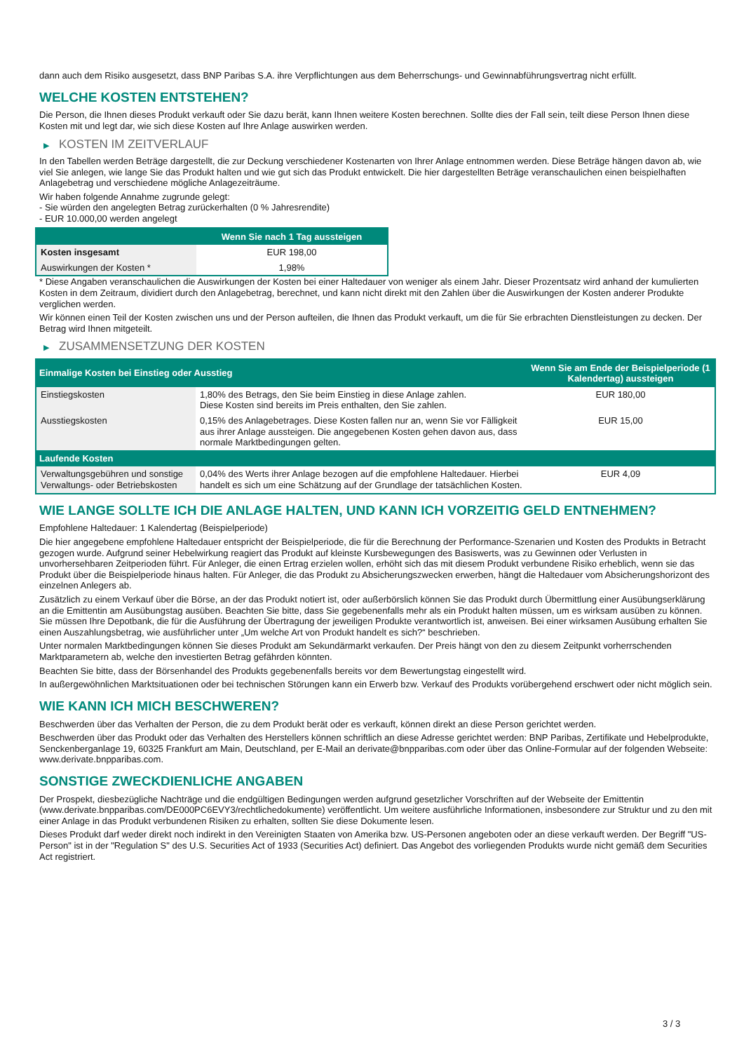dann auch dem Risiko ausgesetzt, dass BNP Paribas S.A. ihre Verpflichtungen aus dem Beherrschungs- und Gewinnabführungsvertrag nicht erfüllt.
WELCHE KOSTEN ENTSTEHEN?
Die Person, die Ihnen dieses Produkt verkauft oder Sie dazu berät, kann Ihnen weitere Kosten berechnen. Sollte dies der Fall sein, teilt diese Person Ihnen diese Kosten mit und legt dar, wie sich diese Kosten auf Ihre Anlage auswirken werden.
▶ KOSTEN IM ZEITVERLAUF
In den Tabellen werden Beträge dargestellt, die zur Deckung verschiedener Kostenarten von Ihrer Anlage entnommen werden. Diese Beträge hängen davon ab, wie viel Sie anlegen, wie lange Sie das Produkt halten und wie gut sich das Produkt entwickelt. Die hier dargestellten Beträge veranschaulichen einen beispielhaften Anlagebetrag und verschiedene mögliche Anlagezeiträume.
Wir haben folgende Annahme zugrunde gelegt:
- Sie würden den angelegten Betrag zurückerhalten (0 % Jahresrendite)
- EUR 10.000,00 werden angelegt
| | Wenn Sie nach 1 Tag aussteigen |
| --- | --- |
| Kosten insgesamt | EUR 198,00 |
| Auswirkungen der Kosten * | 1,98% |
* Diese Angaben veranschaulichen die Auswirkungen der Kosten bei einer Haltedauer von weniger als einem Jahr. Dieser Prozentsatz wird anhand der kumulierten Kosten in dem Zeitraum, dividiert durch den Anlagebetrag, berechnet, und kann nicht direkt mit den Zahlen über die Auswirkungen der Kosten anderer Produkte verglichen werden.
Wir können einen Teil der Kosten zwischen uns und der Person aufteilen, die Ihnen das Produkt verkauft, um die für Sie erbrachten Dienstleistungen zu decken. Der Betrag wird Ihnen mitgeteilt.
▶ ZUSAMMENSETZUNG DER KOSTEN
| Einmalige Kosten bei Einstieg oder Ausstieg | | Wenn Sie am Ende der Beispielperiode (1 Kalendertag) aussteigen |
| --- | --- | --- |
| Einstiegskosten | 1,80% des Betrags, den Sie beim Einstieg in diese Anlage zahlen. Diese Kosten sind bereits im Preis enthalten, den Sie zahlen. | EUR 180,00 |
| Ausstiegskosten | 0,15% des Anlagebetrages. Diese Kosten fallen nur an, wenn Sie vor Fälligkeit aus ihrer Anlage aussteigen. Die angegebenen Kosten gehen davon aus, dass normale Marktbedingungen gelten. | EUR 15,00 |
| Laufende Kosten | | |
| Verwaltungsgebühren und sonstige Verwaltungs- oder Betriebskosten | 0,04% des Werts ihrer Anlage bezogen auf die empfohlene Haltedauer. Hierbei handelt es sich um eine Schätzung auf der Grundlage der tatsächlichen Kosten. | EUR 4,09 |
WIE LANGE SOLLTE ICH DIE ANLAGE HALTEN, UND KANN ICH VORZEITIG GELD ENTNEHMEN?
Empfohlene Haltedauer: 1 Kalendertag (Beispielperiode)
Die hier angegebene empfohlene Haltedauer entspricht der Beispielperiode, die für die Berechnung der Performance-Szenarien und Kosten des Produkts in Betracht gezogen wurde. Aufgrund seiner Hebelwirkung reagiert das Produkt auf kleinste Kursbewegungen des Basiswerts, was zu Gewinnen oder Verlusten in unvorhersehbaren Zeitperioden führt. Für Anleger, die einen Ertrag erzielen wollen, erhöht sich das mit diesem Produkt verbundene Risiko erheblich, wenn sie das Produkt über die Beispielperiode hinaus halten. Für Anleger, die das Produkt zu Absicherungszwecken erwerben, hängt die Haltedauer vom Absicherungshorizont des einzelnen Anlegers ab.
Zusätzlich zu einem Verkauf über die Börse, an der das Produkt notiert ist, oder außerbörslich können Sie das Produkt durch Übermittlung einer Ausübungserklärung an die Emittentin am Ausübungstag ausüben. Beachten Sie bitte, dass Sie gegebenenfalls mehr als ein Produkt halten müssen, um es wirksam ausüben zu können. Sie müssen Ihre Depotbank, die für die Ausführung der Übertragung der jeweiligen Produkte verantwortlich ist, anweisen. Bei einer wirksamen Ausübung erhalten Sie einen Auszahlungsbetrag, wie ausführlicher unter „Um welche Art von Produkt handelt es sich?“ beschrieben.
Unter normalen Marktbedingungen können Sie dieses Produkt am Sekundärmarkt verkaufen. Der Preis hängt von den zu diesem Zeitpunkt vorherrschenden Marktparametern ab, welche den investierten Betrag gefährden könnten.
Beachten Sie bitte, dass der Börsenhandel des Produkts gegebenenfalls bereits vor dem Bewertungstag eingestellt wird.
In außergewöhnlichen Marktsituationen oder bei technischen Störungen kann ein Erwerb bzw. Verkauf des Produkts vorübergehend erschwert oder nicht möglich sein.
WIE KANN ICH MICH BESCHWEREN?
Beschwerden über das Verhalten der Person, die zu dem Produkt berät oder es verkauft, können direkt an diese Person gerichtet werden.
Beschwerden über das Produkt oder das Verhalten des Herstellers können schriftlich an diese Adresse gerichtet werden: BNP Paribas, Zertifikate und Hebelprodukte, Senckenberganlage 19, 60325 Frankfurt am Main, Deutschland, per E-Mail an derivate@bnpparibas.com oder über das Online-Formular auf der folgenden Webseite: www.derivate.bnpparibas.com.
SONSTIGE ZWECKDIENLICHE ANGABEN
Der Prospekt, diesbezügliche Nachträge und die endgültigen Bedingungen werden aufgrund gesetzlicher Vorschriften auf der Webseite der Emittentin (www.derivate.bnpparibas.com/DE000PC6EVY3/rechtlichedokumente) veröffentlicht. Um weitere ausführliche Informationen, insbesondere zur Struktur und zu den mit einer Anlage in das Produkt verbundenen Risiken zu erhalten, sollten Sie diese Dokumente lesen.
Dieses Produkt darf weder direkt noch indirekt in den Vereinigten Staaten von Amerika bzw. US-Personen angeboten oder an diese verkauft werden. Der Begriff "US-Person" ist in der "Regulation S" des U.S. Securities Act of 1933 (Securities Act) definiert. Das Angebot des vorliegenden Produkts wurde nicht gemäß dem Securities Act registriert.
3 / 3